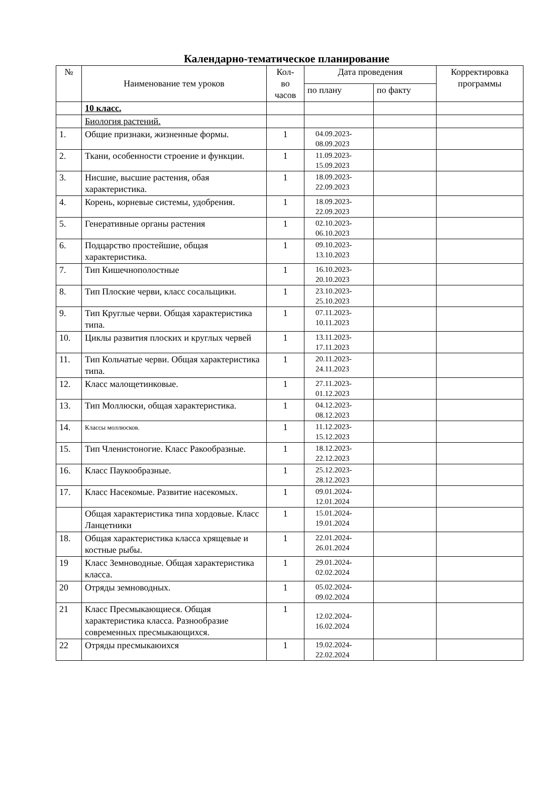Календарно-тематическое планирование
| № | Наименование тем уроков | Кол- во часов | Дата проведения | | Корректировка программы |
| --- | --- | --- | --- | --- | --- |
| | | | по плану | по факту | |
| | 10 класс. | | | | |
| | Биология растений. | | | | |
| 1. | Общие признаки, жизненные формы. | 1 | 04.09.2023- 08.09.2023 | | |
| 2. | Ткани, особенности строение и функции. | 1 | 11.09.2023- 15.09.2023 | | |
| 3. | Нисшие, высшие растения, обая характеристика. | 1 | 18.09.2023- 22.09.2023 | | |
| 4. | Корень, корневые системы, удобрения. | 1 | 18.09.2023- 22.09.2023 | | |
| 5. | Генеративные органы растения | 1 | 02.10.2023- 06.10.2023 | | |
| 6. | Подцарство простейшие, общая характеристика. | 1 | 09.10.2023- 13.10.2023 | | |
| 7. | Тип Кишечнополостные | 1 | 16.10.2023- 20.10.2023 | | |
| 8. | Тип Плоские черви, класс сосальщики. | 1 | 23.10.2023- 25.10.2023 | | |
| 9. | Тип Круглые черви. Общая характеристика типа. | 1 | 07.11.2023- 10.11.2023 | | |
| 10. | Циклы развития плоских и круглых червей | 1 | 13.11.2023- 17.11.2023 | | |
| 11. | Тип Кольчатые черви. Общая характеристика типа. | 1 | 20.11.2023- 24.11.2023 | | |
| 12. | Класс малощетинковые. | 1 | 27.11.2023- 01.12.2023 | | |
| 13. | Тип Моллюски, общая характеристика. | 1 | 04.12.2023- 08.12.2023 | | |
| 14. | Классы моллюсков. | 1 | 11.12.2023- 15.12.2023 | | |
| 15. | Тип Членистоногие. Класс Ракообразные. | 1 | 18.12.2023- 22.12.2023 | | |
| 16. | Класс Паукообразные. | 1 | 25.12.2023- 28.12.2023 | | |
| 17. | Класс Насекомые. Развитие насекомых. | 1 | 09.01.2024- 12.01.2024 | | |
| | Общая характеристика типа хордовые. Класс Ланцетники | 1 | 15.01.2024- 19.01.2024 | | |
| 18. | Общая характеристика класса хрящевые и костные рыбы. | 1 | 22.01.2024- 26.01.2024 | | |
| 19 | Класс Земноводные. Общая характеристика класса. | 1 | 29.01.2024- 02.02.2024 | | |
| 20 | Отряды земноводных. | 1 | 05.02.2024- 09.02.2024 | | |
| 21 | Класс Пресмыкающиеся. Общая характеристика класса. Разнообразие современных пресмыкающихся. | 1 | 12.02.2024- 16.02.2024 | | |
| 22 | Отряды пресмыкаюихся | 1 | 19.02.2024- 22.02.2024 | | |